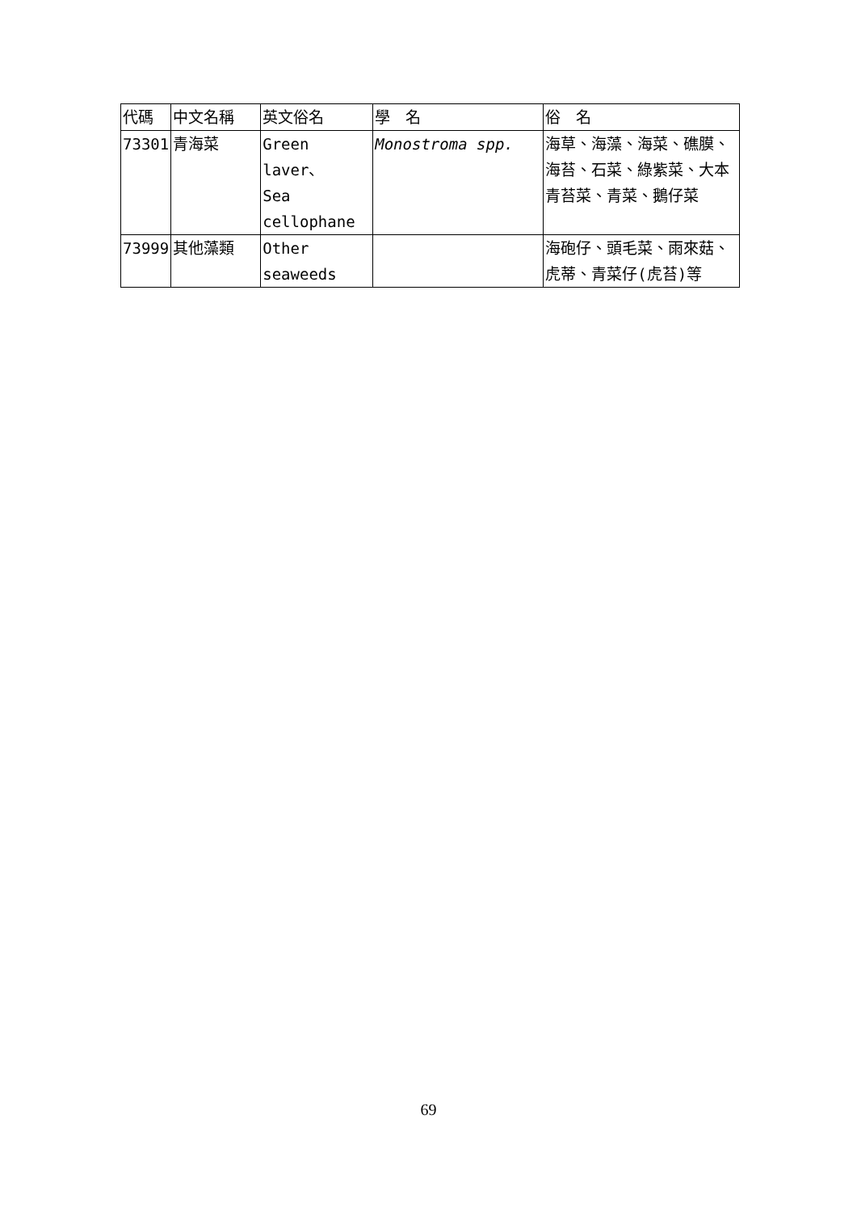| 代碼 | 中文名稱 | 英文俗名 | 學 名 | 俗 名 |
| 73301 | 青海菜 | Green laver、 Sea cellophane | Monostroma spp. | 海草、海藻、海菜、礁膜、海苔、石菜、綠紫菜、大本青苔菜、青菜、鵝仔菜 |
| 73999 | 其他藻類 | Other seaweeds | | 海砲仔、頭毛菜、雨來菇、虎蒂、青菜仔(虎苔)等 |
69